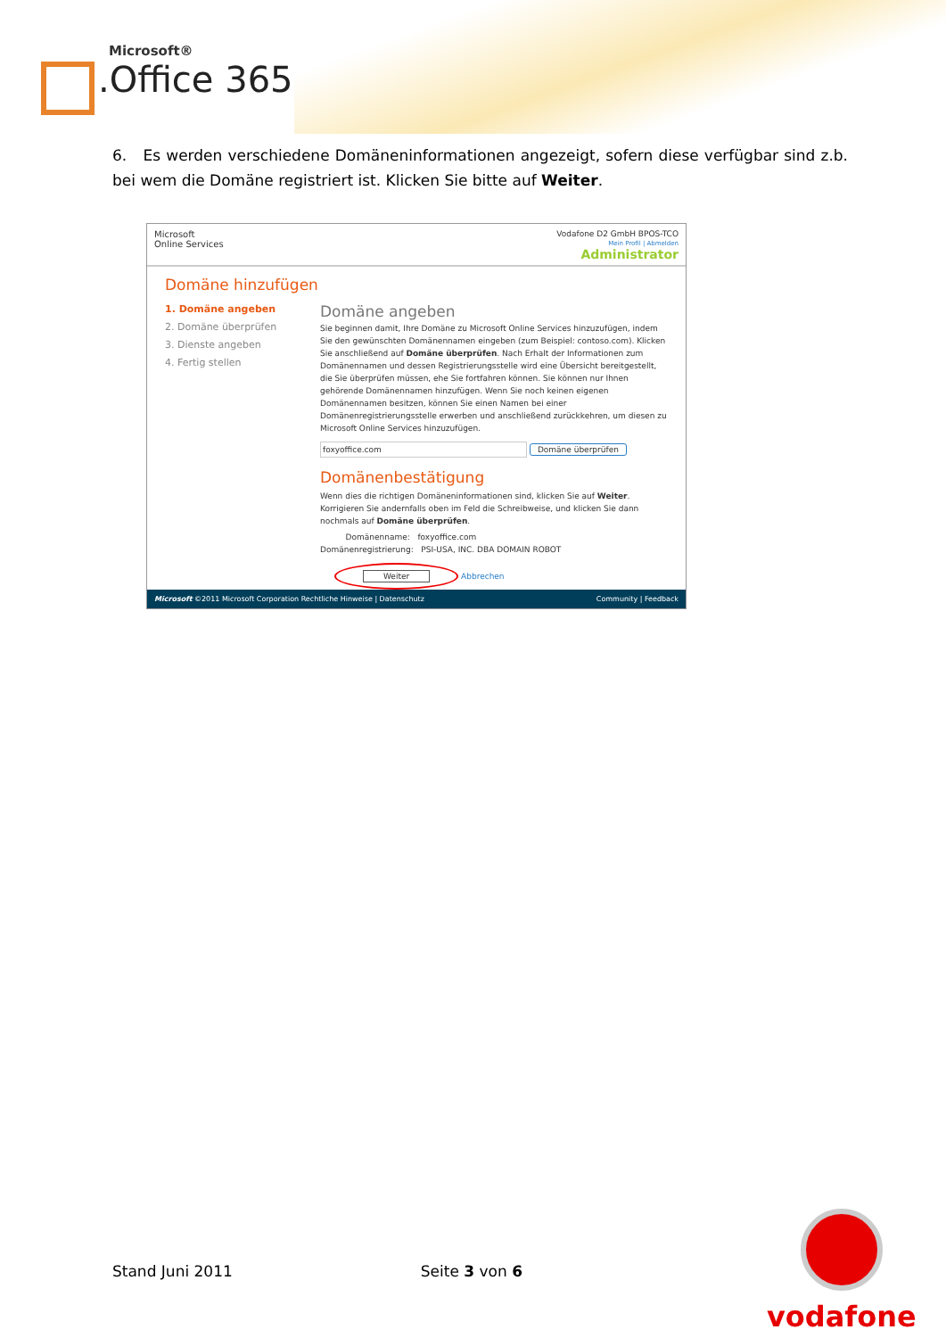Microsoft®
.Office 365
6. Es werden verschiedene Domäneninformationen angezeigt, sofern diese verfügbar sind z.b. bei wem die Domäne registriert ist. Klicken Sie bitte auf Weiter.
Microsoft
Online Services
Vodafone D2 GmbH BPOS-TCO
Mein Profil | Abmelden
Administrator
Domäne hinzufügen
1. Domäne angeben
2. Domäne überprüfen
3. Dienste angeben
4. Fertig stellen
Domäne angeben
Sie beginnen damit, Ihre Domäne zu Microsoft Online Services hinzuzufügen, indem Sie den gewünschten Domänennamen eingeben (zum Beispiel: contoso.com). Klicken Sie anschließend auf Domäne überprüfen. Nach Erhalt der Informationen zum Domänennamen und dessen Registrierungsstelle wird eine Übersicht bereitgestellt, die Sie überprüfen müssen, ehe Sie fortfahren können. Sie können nur Ihnen gehörende Domänennamen hinzufügen. Wenn Sie noch keinen eigenen Domänennamen besitzen, können Sie einen Namen bei einer Domänenregistrierungsstelle erwerben und anschließend zurückkehren, um diesen zu Microsoft Online Services hinzuzufügen.
foxyoffice.com Domäne überprüfen
Domänenbestätigung
Wenn dies die richtigen Domäneninformationen sind, klicken Sie auf Weiter. Korrigieren Sie andernfalls oben im Feld die Schreibweise, und klicken Sie dann nochmals auf Domäne überprüfen.
Domänenname: foxyoffice.com
Domänenregistrierung: PSI-USA, INC. DBA DOMAIN ROBOT
Weiter Abbrechen
Microsoft ©2011 Microsoft Corporation Rechtliche Hinweise | Datenschutz Community | Feedback
Stand Juni 2011 Seite 3 von 6
vodafone